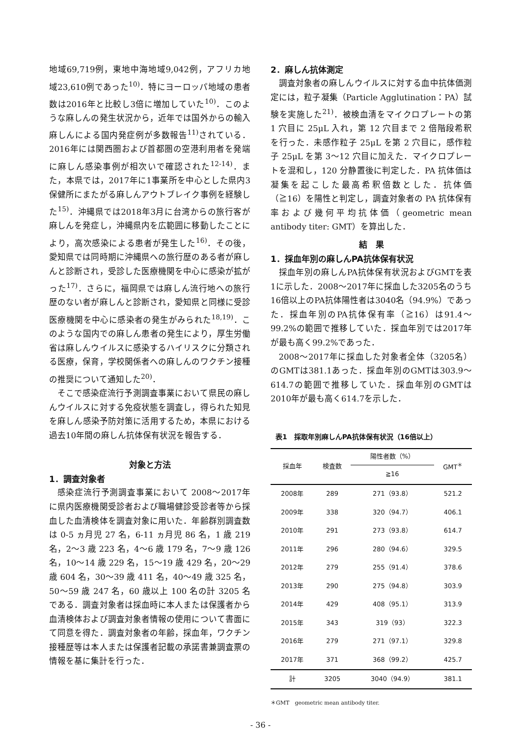地域69,719例，東地中海地域9,042例，アフリカ地域23,610例であった<sup>10)</sup>．特にヨーロッパ地域の患者数は2016年と比較し3倍に増加していた<sup>10)</sup>．このような麻しんの発生状況から，近年では国外からの輸入麻しんによる国内発症例が多数報告<sup>11)</sup>されている．2016年には関西圏および首都圏の空港利用者を発端に麻しん感染事例が相次いで確認された<sup>12-14)</sup>．また，本県では，2017年に1事業所を中心とした県内3保健所にまたがる麻しんアウトブレイク事例を経験した<sup>15)</sup>．沖縄県では2018年3月に台湾からの旅行客が麻しんを発症し，沖縄県内を広範囲に移動したことにより，高次感染による患者が発生した<sup>16)</sup>．その後，愛知県では同時期に沖縄県への旅行歴のある者が麻しんと診断され，受診した医療機関を中心に感染が拡がった<sup>17)</sup>．さらに，福岡県では麻しん流行地への旅行歴のない者が麻しんと診断され，愛知県と同様に受診医療機関を中心に感染者の発生がみられた<sup>18,19)</sup>．このような国内での麻しん患者の発生により，厚生労働省は麻しんウイルスに感染するハイリスクに分類される医療，保育，学校関係者への麻しんのワクチン接種の推奨について通知した<sup>20)</sup>．
そこで感染症流行予測調査事業において県民の麻しんウイルスに対する免疫状態を調査し，得られた知見を麻しん感染予防対策に活用するため，本県における過去10年間の麻しん抗体保有状況を報告する．
対象と方法
1．調査対象者
感染症流行予測調査事業において 2008～2017年に県内医療機関受診者および職場健診受診者等から採血した血清検体を調査対象に用いた．年齢群別調査数は 0-5 ヵ月児 27 名，6-11 ヵ月児 86 名，1 歳 219 名，2～3 歳 223 名，4～6 歳 179 名，7～9 歳 126 名，10～14 歳 229 名，15～19 歳 429 名，20～29 歳 604 名，30～39 歳 411 名，40～49 歳 325 名，50～59 歳 247 名，60 歳以上 100 名の計 3205 名である．調査対象者は採血時に本人または保護者から血清検体および調査対象者情報の使用について書面にて同意を得た．調査対象者の年齢，採血年，ワクチン接種歴等は本人または保護者記載の承諾書兼調査票の情報を基に集計を行った．
2．麻しん抗体測定
調査対象者の麻しんウイルスに対する血中抗体価測定には，粒子凝集（Particle Agglutination：PA）試験を実施した<sup>21)</sup>．被検血清をマイクロプレートの第 1 穴目に 25μL 入れ，第 12 穴目まで 2 倍階段希釈を行った．未感作粒子 25μL を第 2 穴目に，感作粒子 25μL を第 3～12 穴目に加えた．マイクロプレートを混和し，120 分静置後に判定した．PA 抗体価は凝集を起こした最高希釈倍数とした．抗体価（≧16）を陽性と判定し，調査対象者の PA 抗体保有率および幾何平均抗体価（geometric mean antibody titer: GMT）を算出した．
結　果
1．採血年別の麻しんPA抗体保有状況
採血年別の麻しんPA抗体保有状況およびGMTを表1に示した．2008～2017年に採血した3205名のうち16倍以上のPA抗体陽性者は3040名（94.9%）であった．採血年別のPA抗体保有率（≧16）は91.4～99.2%の範囲で推移していた．採血年別では2017年が最も高く99.2%であった．
2008～2017年に採血した対象者全体（3205名）のGMTは381.1あった．採血年別のGMTは303.9～614.7の範囲で推移していた．採血年別のGMTは2010年が最も高く614.7を示した．
表1　採取年別麻しんPA抗体保有状況（16倍以上）
| 採血年 | 検査数 | 陽性者数（%） | GMT<sup>＊</sup> |
| --- | --- | --- | --- |
| | | ≧16 | |
| 2008年 | 289 | 271（93.8） | 521.2 |
| 2009年 | 338 | 320（94.7） | 406.1 |
| 2010年 | 291 | 273（93.8） | 614.7 |
| 2011年 | 296 | 280（94.6） | 329.5 |
| 2012年 | 279 | 255（91.4） | 378.6 |
| 2013年 | 290 | 275（94.8） | 303.9 |
| 2014年 | 429 | 408（95.1） | 313.9 |
| 2015年 | 343 | 319（93） | 322.3 |
| 2016年 | 279 | 271（97.1） | 329.8 |
| 2017年 | 371 | 368（99.2） | 425.7 |
| 計 | 3205 | 3040（94.9） | 381.1 |
＊GMT　geometric mean antibody titer.
- 36 -